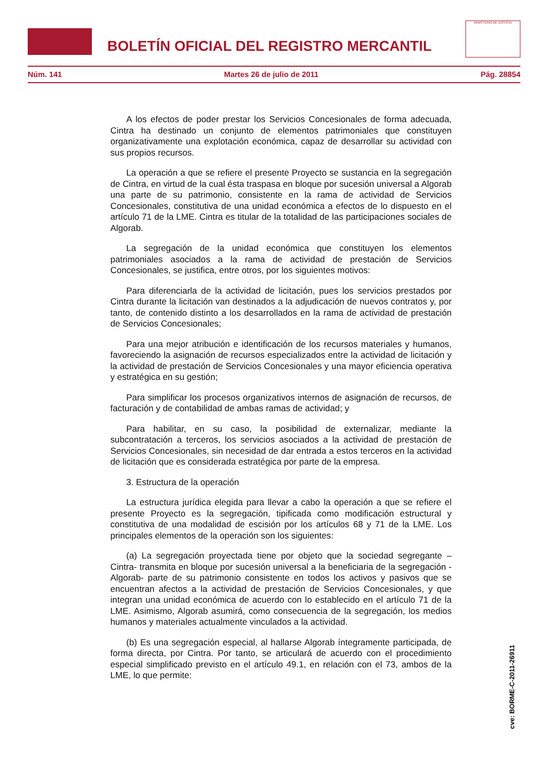BOLETÍN OFICIAL DEL REGISTRO MERCANTIL
MINISTERIO DE JUSTICIA
Núm. 141 Martes 26 de julio de 2011 Pág. 28854
A los efectos de poder prestar los Servicios Concesionales de forma adecuada, Cintra ha destinado un conjunto de elementos patrimoniales que constituyen organizativamente una explotación económica, capaz de desarrollar su actividad con sus propios recursos.
La operación a que se refiere el presente Proyecto se sustancia en la segregación de Cintra, en virtud de la cual ésta traspasa en bloque por sucesión universal a Algorab una parte de su patrimonio, consistente en la rama de actividad de Servicios Concesionales, constitutiva de una unidad económica a efectos de lo dispuesto en el artículo 71 de la LME. Cintra es titular de la totalidad de las participaciones sociales de Algorab.
La segregación de la unidad económica que constituyen los elementos patrimoniales asociados a la rama de actividad de prestación de Servicios Concesionales, se justifica, entre otros, por los siguientes motivos:
Para diferenciarla de la actividad de licitación, pues los servicios prestados por Cintra durante la licitación van destinados a la adjudicación de nuevos contratos y, por tanto, de contenido distinto a los desarrollados en la rama de actividad de prestación de Servicios Concesionales;
Para una mejor atribución e identificación de los recursos materiales y humanos, favoreciendo la asignación de recursos especializados entre la actividad de licitación y la actividad de prestación de Servicios Concesionales y una mayor eficiencia operativa y estratégica en su gestión;
Para simplificar los procesos organizativos internos de asignación de recursos, de facturación y de contabilidad de ambas ramas de actividad; y
Para habilitar, en su caso, la posibilidad de externalizar, mediante la subcontratación a terceros, los servicios asociados a la actividad de prestación de Servicios Concesionales, sin necesidad de dar entrada a estos terceros en la actividad de licitación que es considerada estratégica por parte de la empresa.
3. Estructura de la operación
La estructura jurídica elegida para llevar a cabo la operación a que se refiere el presente Proyecto es la segregación, tipificada como modificación estructural y constitutiva de una modalidad de escisión por los artículos 68 y 71 de la LME. Los principales elementos de la operación son los siguientes:
(a) La segregación proyectada tiene por objeto que la sociedad segregante –Cintra- transmita en bloque por sucesión universal a la beneficiaria de la segregación -Algorab- parte de su patrimonio consistente en todos los activos y pasivos que se encuentran afectos a la actividad de prestación de Servicios Concesionales, y que integran una unidad económica de acuerdo con lo establecido en el artículo 71 de la LME. Asimismo, Algorab asumirá, como consecuencia de la segregación, los medios humanos y materiales actualmente vinculados a la actividad.
(b) Es una segregación especial, al hallarse Algorab íntegramente participada, de forma directa, por Cintra. Por tanto, se articulará de acuerdo con el procedimiento especial simplificado previsto en el artículo 49.1, en relación con el 73, ambos de la LME, lo que permite:
cve: BORME-C-2011-26911